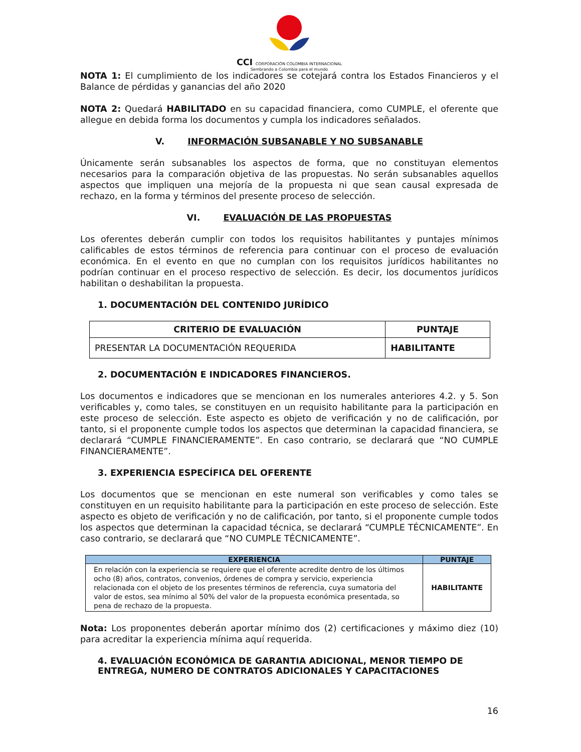CCI CORPORACIÓN COLOMBIA INTERNACIONAL
Sembrando a Colombia para el mundo
NOTA 1: El cumplimiento de los indicadores se cotejará contra los Estados Financieros y el Balance de pérdidas y ganancias del año 2020
NOTA 2: Quedará HABILITADO en su capacidad financiera, como CUMPLE, el oferente que allegue en debida forma los documentos y cumpla los indicadores señalados.
V. INFORMACIÓN SUBSANABLE Y NO SUBSANABLE
Únicamente serán subsanables los aspectos de forma, que no constituyan elementos necesarios para la comparación objetiva de las propuestas. No serán subsanables aquellos aspectos que impliquen una mejoría de la propuesta ni que sean causal expresada de rechazo, en la forma y términos del presente proceso de selección.
VI. EVALUACIÓN DE LAS PROPUESTAS
Los oferentes deberán cumplir con todos los requisitos habilitantes y puntajes mínimos calificables de estos términos de referencia para continuar con el proceso de evaluación económica. En el evento en que no cumplan con los requisitos jurídicos habilitantes no podrían continuar en el proceso respectivo de selección. Es decir, los documentos jurídicos habilitan o deshabilitan la propuesta.
1. DOCUMENTACIÓN DEL CONTENIDO JURÍDICO
| CRITERIO DE EVALUACIÓN | PUNTAJE |
| --- | --- |
| PRESENTAR LA DOCUMENTACIÓN REQUERIDA | HABILITANTE |
2. DOCUMENTACIÓN E INDICADORES FINANCIEROS.
Los documentos e indicadores que se mencionan en los numerales anteriores 4.2. y 5. Son verificables y, como tales, se constituyen en un requisito habilitante para la participación en este proceso de selección. Este aspecto es objeto de verificación y no de calificación, por tanto, si el proponente cumple todos los aspectos que determinan la capacidad financiera, se declarará “CUMPLE FINANCIERAMENTE”. En caso contrario, se declarará que “NO CUMPLE FINANCIERAMENTE”.
3. EXPERIENCIA ESPECÍFICA DEL OFERENTE
Los documentos que se mencionan en este numeral son verificables y como tales se constituyen en un requisito habilitante para la participación en este proceso de selección. Este aspecto es objeto de verificación y no de calificación, por tanto, si el proponente cumple todos los aspectos que determinan la capacidad técnica, se declarará “CUMPLE TÉCNICAMENTE”. En caso contrario, se declarará que “NO CUMPLE TÉCNICAMENTE”.
| EXPERIENCIA | PUNTAJE |
| --- | --- |
| En relación con la experiencia se requiere que el oferente acredite dentro de los últimos ocho (8) años, contratos, convenios, órdenes de compra y servicio, experiencia relacionada con el objeto de los presentes términos de referencia, cuya sumatoria del valor de estos, sea mínimo al 50% del valor de la propuesta económica presentada, so pena de rechazo de la propuesta. | HABILITANTE |
Nota: Los proponentes deberán aportar mínimo dos (2) certificaciones y máximo diez (10) para acreditar la experiencia mínima aquí requerida.
4. EVALUACIÓN ECONÓMICA DE GARANTIA ADICIONAL, MENOR TIEMPO DE ENTREGA, NUMERO DE CONTRATOS ADICIONALES Y CAPACITACIONES
16